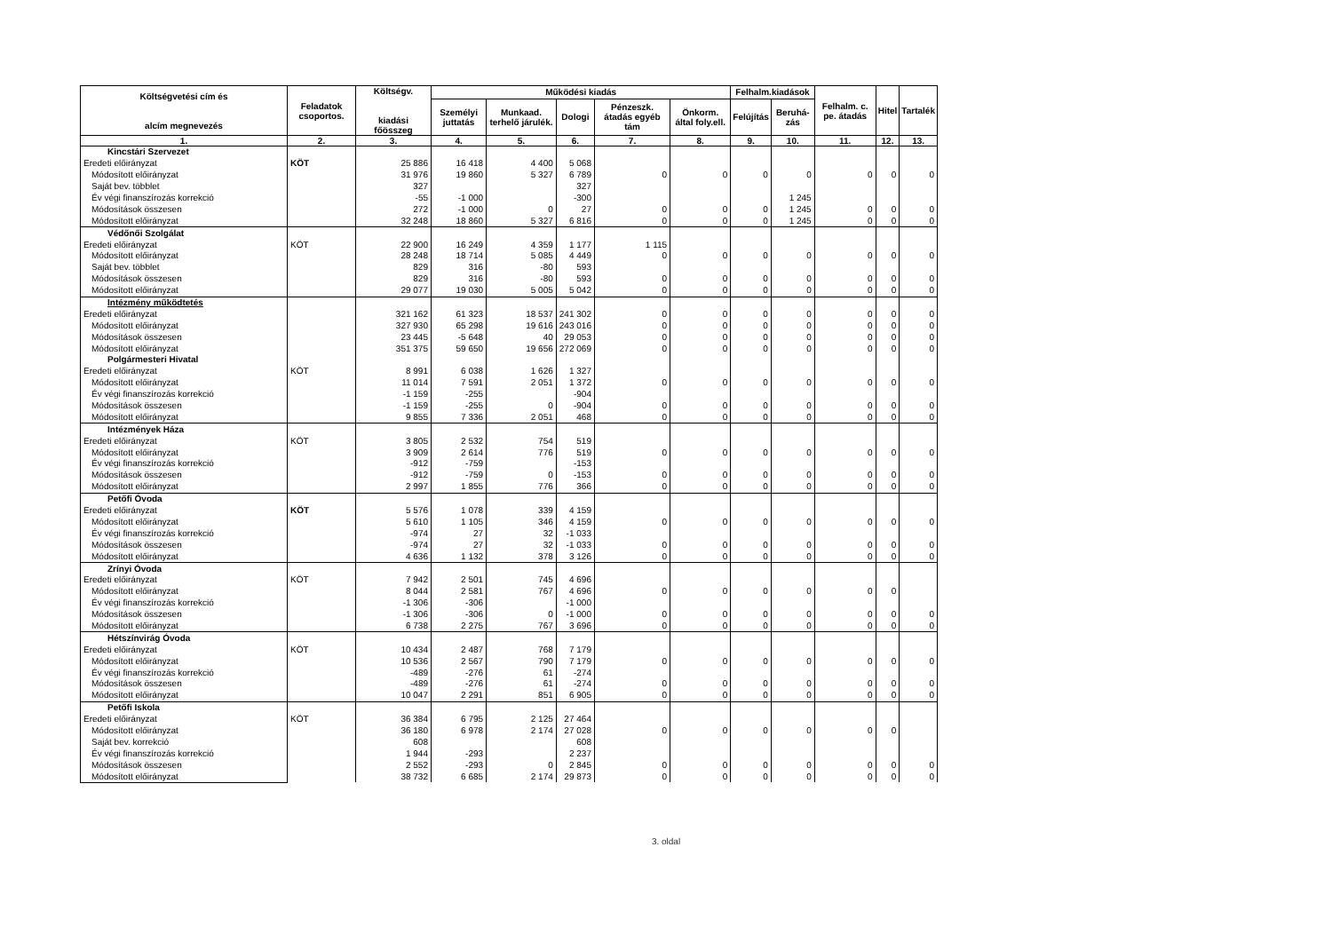| Költségvetési cím és alcím megnevezés | Feladatok csoportos. | Költségv. kiadási főösszeg | Működési kiadás | | | | | Felhalm.kiadások | | Felhalm. c. pe. átadás | Hitel | Tartalék |
| --- | --- | --- | --- | --- | --- | --- | --- | --- | --- | --- | --- | --- |
| | | | Személyi juttatás | Munkaad. terhelő járulék. | Dologi | Pénzeszk. átadás egyéb tám | Önkorm. által foly.ell. | Felújítás | Beruhá-zás | | | |
| 1. | 2. | 3. | 4. | 5. | 6. | 7. | 8. | 9. | 10. | 11. | 12. | 13. |
| Kincstári Szervezet | | | | | | | | | | | | |
| Eredeti előirányzat | KÖT | 25 886 | 16 418 | 4 400 | 5 068 | | | | | | | |
| Módosított előirányzat | | 31 976 | 19 860 | 5 327 | 6 789 | 0 | 0 | 0 | 0 | 0 | 0 | 0 |
| Saját bev. többlet | | 327 | | | 327 | | | | | | | |
| Év végi finanszírozás korrekció | | -55 | -1 000 | | -300 | | | | 1 245 | | | |
| Módosítások összesen | | 272 | -1 000 | 0 | 27 | 0 | 0 | 0 | 1 245 | 0 | 0 | 0 |
| Módosított előirányzat | | 32 248 | 18 860 | 5 327 | 6 816 | 0 | 0 | 0 | 1 245 | 0 | 0 | 0 |
| Védőnői Szolgálat | | | | | | | | | | | | |
| Eredeti előirányzat | KÖT | 22 900 | 16 249 | 4 359 | 1 177 | 1 115 | | | | | | |
| Módosított előirányzat | | 28 248 | 18 714 | 5 085 | 4 449 | 0 | 0 | 0 | 0 | 0 | 0 | 0 |
| Saját bev. többlet | | 829 | 316 | -80 | 593 | | | | | | | |
| Módosítások összesen | | 829 | 316 | -80 | 593 | 0 | 0 | 0 | 0 | 0 | 0 | 0 |
| Módosított előirányzat | | 29 077 | 19 030 | 5 005 | 5 042 | 0 | 0 | 0 | 0 | 0 | 0 | 0 |
| Intézmény működtetés | | | | | | | | | | | | |
| Eredeti előirányzat | | 321 162 | 61 323 | 18 537 | 241 302 | 0 | 0 | 0 | 0 | 0 | 0 | 0 |
| Módosított előirányzat | | 327 930 | 65 298 | 19 616 | 243 016 | 0 | 0 | 0 | 0 | 0 | 0 | 0 |
| Módosítások összesen | | 23 445 | -5 648 | 40 | 29 053 | 0 | 0 | 0 | 0 | 0 | 0 | 0 |
| Módosított előirányzat | | 351 375 | 59 650 | 19 656 | 272 069 | 0 | 0 | 0 | 0 | 0 | 0 | 0 |
| Polgármesteri Hivatal | | | | | | | | | | | | |
| Eredeti előirányzat | KÖT | 8 991 | 6 038 | 1 626 | 1 327 | | | | | | | |
| Módosított előirányzat | | 11 014 | 7 591 | 2 051 | 1 372 | 0 | 0 | 0 | 0 | 0 | 0 | 0 |
| Év végi finanszírozás korrekció | | -1 159 | -255 | | -904 | | | | | | | |
| Módosítások összesen | | -1 159 | -255 | 0 | -904 | 0 | 0 | 0 | 0 | 0 | 0 | 0 |
| Módosított előirányzat | | 9 855 | 7 336 | 2 051 | 468 | 0 | 0 | 0 | 0 | 0 | 0 | 0 |
| Intézmények Háza | | | | | | | | | | | | |
| Eredeti előirányzat | KÖT | 3 805 | 2 532 | 754 | 519 | | | | | | | |
| Módosított előirányzat | | 3 909 | 2 614 | 776 | 519 | 0 | 0 | 0 | 0 | 0 | 0 | 0 |
| Év végi finanszírozás korrekció | | -912 | -759 | | -153 | | | | | | | |
| Módosítások összesen | | -912 | -759 | 0 | -153 | 0 | 0 | 0 | 0 | 0 | 0 | 0 |
| Módosított előirányzat | | 2 997 | 1 855 | 776 | 366 | 0 | 0 | 0 | 0 | 0 | 0 | 0 |
| Petőfi Óvoda | | | | | | | | | | | | |
| Eredeti előirányzat | KÖT | 5 576 | 1 078 | 339 | 4 159 | | | | | | | |
| Módosított előirányzat | | 5 610 | 1 105 | 346 | 4 159 | 0 | 0 | 0 | 0 | 0 | 0 | 0 |
| Év végi finanszírozás korrekció | | -974 | 27 | 32 | -1 033 | | | | | | | |
| Módosítások összesen | | -974 | 27 | 32 | -1 033 | 0 | 0 | 0 | 0 | 0 | 0 | 0 |
| Módosított előirányzat | | 4 636 | 1 132 | 378 | 3 126 | 0 | 0 | 0 | 0 | 0 | 0 | 0 |
| Zrínyi Óvoda | | | | | | | | | | | | |
| Eredeti előirányzat | KÖT | 7 942 | 2 501 | 745 | 4 696 | | | | | | | |
| Módosított előirányzat | | 8 044 | 2 581 | 767 | 4 696 | 0 | 0 | 0 | 0 | 0 | 0 | |
| Év végi finanszírozás korrekció | | -1 306 | -306 | | -1 000 | | | | | | | |
| Módosítások összesen | | -1 306 | -306 | 0 | -1 000 | 0 | 0 | 0 | 0 | 0 | 0 | 0 |
| Módosított előirányzat | | 6 738 | 2 275 | 767 | 3 696 | 0 | 0 | 0 | 0 | 0 | 0 | 0 |
| Hétszínvirág Óvoda | | | | | | | | | | | | |
| Eredeti előirányzat | KÖT | 10 434 | 2 487 | 768 | 7 179 | | | | | | | |
| Módosított előirányzat | | 10 536 | 2 567 | 790 | 7 179 | 0 | 0 | 0 | 0 | 0 | 0 | 0 |
| Év végi finanszírozás korrekció | | -489 | -276 | 61 | -274 | | | | | | | |
| Módosítások összesen | | -489 | -276 | 61 | -274 | 0 | 0 | 0 | 0 | 0 | 0 | 0 |
| Módosított előirányzat | | 10 047 | 2 291 | 851 | 6 905 | 0 | 0 | 0 | 0 | 0 | 0 | 0 |
| Petőfi Iskola | | | | | | | | | | | | |
| Eredeti előirányzat | KÖT | 36 384 | 6 795 | 2 125 | 27 464 | | | | | | | |
| Módosított előirányzat | | 36 180 | 6 978 | 2 174 | 27 028 | 0 | 0 | 0 | 0 | 0 | 0 | |
| Saját bev. korrekció | | 608 | | | 608 | | | | | | | |
| Év végi finanszírozás korrekció | | 1 944 | -293 | | 2 237 | | | | | | | |
| Módosítások összesen | | 2 552 | -293 | 0 | 2 845 | 0 | 0 | 0 | 0 | 0 | 0 | 0 |
| Módosított előirányzat | | 38 732 | 6 685 | 2 174 | 29 873 | 0 | 0 | 0 | 0 | 0 | 0 | 0 |
3. oldal